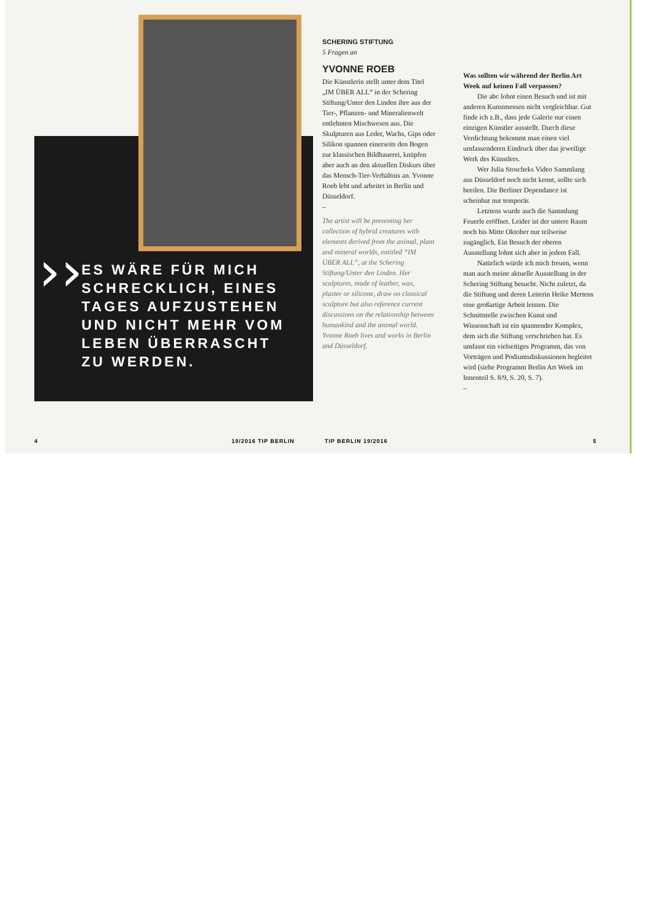››
ES WÄRE FÜR MICH SCHRECKLICH, EINES TAGES AUFZUSTEHEN UND NICHT MEHR VOM LEBEN ÜBERRASCHT ZU WERDEN.
4 19/2016 TIP BERLIN
SCHERING STIFTUNG
5 Fragen an
YVONNE ROEB
Die Künstlerin stellt unter dem Titel „IM ÜBER ALL“ in der Schering Stiftung/Unter den Linden ihre aus der Tier-, Pflanzen- und Mineralienwelt entlehnten Mischwesen aus. Die Skulpturen aus Leder, Wachs, Gips oder Silikon spannen einerseits den Bogen zur klassischen Bildhauerei, knüpfen aber auch an den aktuellen Diskurs über das Mensch-Tier-Verhältnis an. Yvonne Roeb lebt und arbeitet in Berlin und Düsseldorf.
–
The artist will be presenting her collection of hybrid creatures with elements derived from the animal, plant and mineral worlds, entitled “IM ÜBER ALL”, at the Schering Stiftung/Unter den Linden. Her sculptures, made of leather, wax, plaster or silicone, draw on classical sculpture but also reference current discussions on the relationship between humankind and the animal world. Yvonne Roeb lives and works in Berlin and Düsseldorf.
Was sollten wir während der Berlin Art Week auf keinen Fall verpassen?
Die abc lohnt einen Besuch und ist mit anderen Kunstmessen nicht vergleichbar. Gut finde ich z.B., dass jede Galerie nur einen einzigen Künstler ausstellt. Durch diese Verdichtung bekommt man einen viel umfassenderen Eindruck über das jeweilige Werk des Künstlers.
Wer Julia Stoscheks Video Sammlung aus Düsseldorf noch nicht kennt, sollte sich beeilen. Die Berliner Dependance ist scheinbar nur temporär.
Letztens wurde auch die Sammlung Feuerle eröffnet. Leider ist der untere Raum noch bis Mitte Oktober nur teilweise zugänglich. Ein Besuch der oberen Ausstellung lohnt sich aber in jedem Fall.
Natürlich würde ich mich freuen, wenn man auch meine aktuelle Ausstellung in der Schering Stiftung besucht. Nicht zuletzt, da die Stiftung und deren Leiterin Heike Mertens eine großartige Arbeit leisten. Die Schnittstelle zwischen Kunst und Wissenschaft ist ein spannender Komplex, dem sich die Stiftung verschrieben hat. Es umfasst ein vielseitiges Programm, das von Vorträgen und Podiumsdiskussionen begleitet wird (siehe Programm Berlin Art Week im Innenteil S. 8/9, S. 20, S. 7).
–
TIP BERLIN 19/2016 5